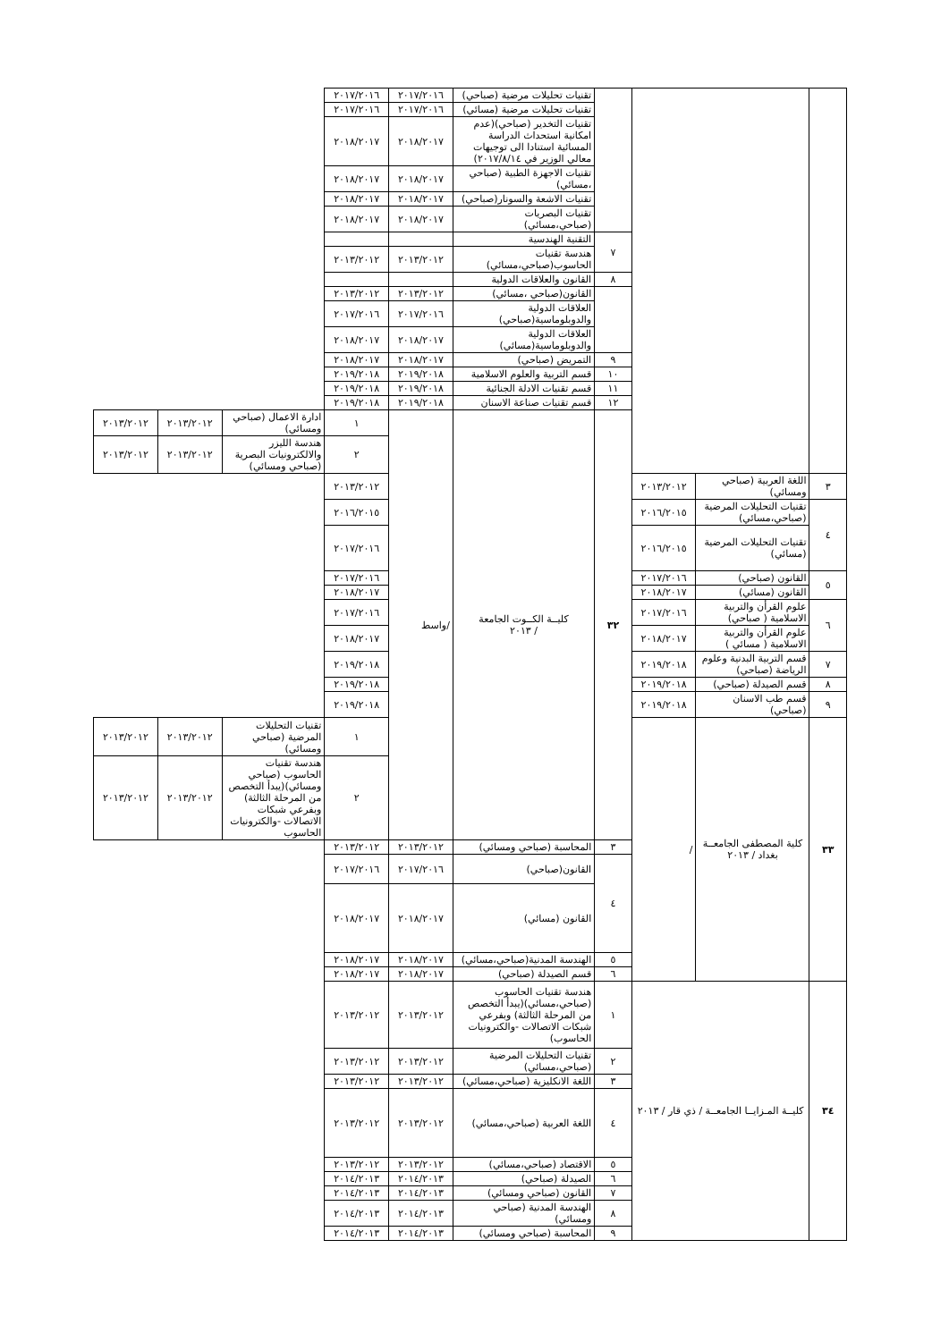| | | | | تقنيات تحليلات مرضية (صباحي) | ٢٠١٧/٢٠١٦ | ٢٠١٧/٢٠١٦ | | | |
| | | | | تقنيات تحليلات مرضية (مسائي) | ٢٠١٧/٢٠١٦ | ٢٠١٧/٢٠١٦ | | | |
| | | | | تقنيات التخدير (صباحي)(عدم امكانية استحداث الدراسة المسائية استنادا الى توجيهات معالي الوزير في ٢٠١٧/٨/١٤) | ٢٠١٨/٢٠١٧ | ٢٠١٨/٢٠١٧ | | | |
| | | | | تقنيات الاجهزة الطبية (صباحي ،مسائي) | ٢٠١٨/٢٠١٧ | ٢٠١٨/٢٠١٧ | | | |
| | | | | تقنيات الاشعة والسونار(صباحي) | ٢٠١٨/٢٠١٧ | ٢٠١٨/٢٠١٧ | | | |
| | | | | تقنيات البصريات (صباحي،مسائي) | ٢٠١٨/٢٠١٧ | ٢٠١٨/٢٠١٧ | | | |
| | | | ٧ | التقنية الهندسية | | | | | |
| | | | | هندسة تقنيات الحاسوب(صباحي،مسائي) | ٢٠١٣/٢٠١٢ | ٢٠١٣/٢٠١٢ | | | |
| | | | ٨ | القانون والعلاقات الدولية | | | | | |
| | | | | القانون(صباحي ،مسائي) | ٢٠١٣/٢٠١٢ | ٢٠١٣/٢٠١٢ | | | |
| | | | | العلاقات الدولية والدوبلوماسية(صباحي) | ٢٠١٧/٢٠١٦ | ٢٠١٧/٢٠١٦ | | | |
| | | | | العلاقات الدولية والدوبلوماسية(مسائي) | ٢٠١٨/٢٠١٧ | ٢٠١٨/٢٠١٧ | | | |
| | | | ٩ | التمريض (صباحي) | ٢٠١٨/٢٠١٧ | ٢٠١٨/٢٠١٧ | | | |
| | | | ١٠ | قسم التربية والعلوم الاسلامية | ٢٠١٩/٢٠١٨ | ٢٠١٩/٢٠١٨ | | | |
| | | | ١١ | قسم تقنيات الادلة الجنائية | ٢٠١٩/٢٠١٨ | ٢٠١٩/٢٠١٨ | | | |
| | | | ١٢ | قسم تقنيات صناعة الاسنان | ٢٠١٩/٢٠١٨ | ٢٠١٩/٢٠١٨ | | | |
| | | | ٣٢ | كليــة الكــوت الجامعة / ٢٠١٣ | /واسط | ١ | ادارة الاعمال (صباحي ومسائي) | ٢٠١٣/٢٠١٢ | ٢٠١٣/٢٠١٢ |
| | | | | | | ٢ | هندسة الليزر والالكترونيات البصرية (صباحي ومسائي) | ٢٠١٣/٢٠١٢ | ٢٠١٣/٢٠١٢ |
| ٣ | اللغة العربية (صباحي ومسائي) | ٢٠١٣/٢٠١٢ | | | | ٢٠١٣/٢٠١٢ | | | |
| ٤ | تقنيات التحليلات المرضية (صباحي،مسائي) | ٢٠١٦/٢٠١٥ | | | | ٢٠١٦/٢٠١٥ | | | |
| | تقنيات التحليلات المرضية (مسائي) | ٢٠١٦/٢٠١٥ | | | | ٢٠١٧/٢٠١٦ | | | |
| ٥ | القانون (صباحي) | ٢٠١٧/٢٠١٦ | | | | ٢٠١٧/٢٠١٦ | | | |
| | القانون (مسائي) | ٢٠١٨/٢٠١٧ | | | | ٢٠١٨/٢٠١٧ | | | |
| ٦ | علوم القرأن والتربية الاسلامية ( صباحي) | ٢٠١٧/٢٠١٦ | | | | ٢٠١٧/٢٠١٦ | | | |
| | علوم القرأن والتربية الاسلامية ( مسائي ) | ٢٠١٨/٢٠١٧ | | | | ٢٠١٨/٢٠١٧ | | | |
| ٧ | قسم التربية البدنية وعلوم الرياضة (صباحي) | ٢٠١٩/٢٠١٨ | | | | ٢٠١٩/٢٠١٨ | | | |
| ٨ | قسم الصيدلة (صباحي) | ٢٠١٩/٢٠١٨ | | | | ٢٠١٩/٢٠١٨ | | | |
| ٩ | قسم طب الاسنان (صباحي) | ٢٠١٩/٢٠١٨ | | | | ٢٠١٩/٢٠١٨ | | | |
| ٣٣ | كلية المصطفى الجامعــة بغداد / ٢٠١٣ | / | | | | ١ | تقنيات التحليلات المرضية (صباحي ومسائي) | ٢٠١٣/٢٠١٢ | ٢٠١٣/٢٠١٢ |
| | | | | | | ٢ | هندسة تقنيات الحاسوب (صباحي ومسائي)(يبدأ التخصص من المرحلة الثالثة) وبفرعي شبكات الاتصالات -والكترونيات الحاسوب | ٢٠١٣/٢٠١٢ | ٢٠١٣/٢٠١٢ |
| | | | ٣ | المحاسبة (صباحي ومسائي) | ٢٠١٣/٢٠١٢ | ٢٠١٣/٢٠١٢ | | | |
| | | | ٤ | القانون(صباحي) | ٢٠١٧/٢٠١٦ | ٢٠١٧/٢٠١٦ | | | |
| | | | | القانون (مسائي) | ٢٠١٨/٢٠١٧ | ٢٠١٨/٢٠١٧ | | | |
| | | | ٥ | الهندسة المدنية(صباحي،مسائي) | ٢٠١٨/٢٠١٧ | ٢٠١٨/٢٠١٧ | | | |
| | | | ٦ | قسم الصيدلة (صباحي) | ٢٠١٨/٢٠١٧ | ٢٠١٨/٢٠١٧ | | | |
| ٣٤ | كليــة المـزايــا الجامعــة / ذي قار / ٢٠١٣ | | ١ | هندسة تقنيات الحاسوب (صباحي،مسائي)(يبدأ التخصص من المرحلة الثالثة) وبفرعي شبكات الاتصالات -والكترونيات الحاسوب) | ٢٠١٣/٢٠١٢ | ٢٠١٣/٢٠١٢ | | | |
| | | | ٢ | تقنيات التحليلات المرضية (صباحي،مسائي) | ٢٠١٣/٢٠١٢ | ٢٠١٣/٢٠١٢ | | | |
| | | | ٣ | اللغة الانكليزية (صباحي،مسائي) | ٢٠١٣/٢٠١٢ | ٢٠١٣/٢٠١٢ | | | |
| | | | ٤ | اللغة العربية (صباحي،مسائي) | ٢٠١٣/٢٠١٢ | ٢٠١٣/٢٠١٢ | | | |
| | | | ٥ | الاقتصاد (صباحي،مسائي) | ٢٠١٣/٢٠١٢ | ٢٠١٣/٢٠١٢ | | | |
| | | | ٦ | الصيدلة (صباحي) | ٢٠١٤/٢٠١٣ | ٢٠١٤/٢٠١٣ | | | |
| | | | ٧ | القانون (صباحي ومسائي) | ٢٠١٤/٢٠١٣ | ٢٠١٤/٢٠١٣ | | | |
| | | | ٨ | الهندسة المدنية (صباحي ومسائي) | ٢٠١٤/٢٠١٣ | ٢٠١٤/٢٠١٣ | | | |
| | | | ٩ | المحاسبة (صباحي ومسائي) | ٢٠١٤/٢٠١٣ | ٢٠١٤/٢٠١٣ | | | |